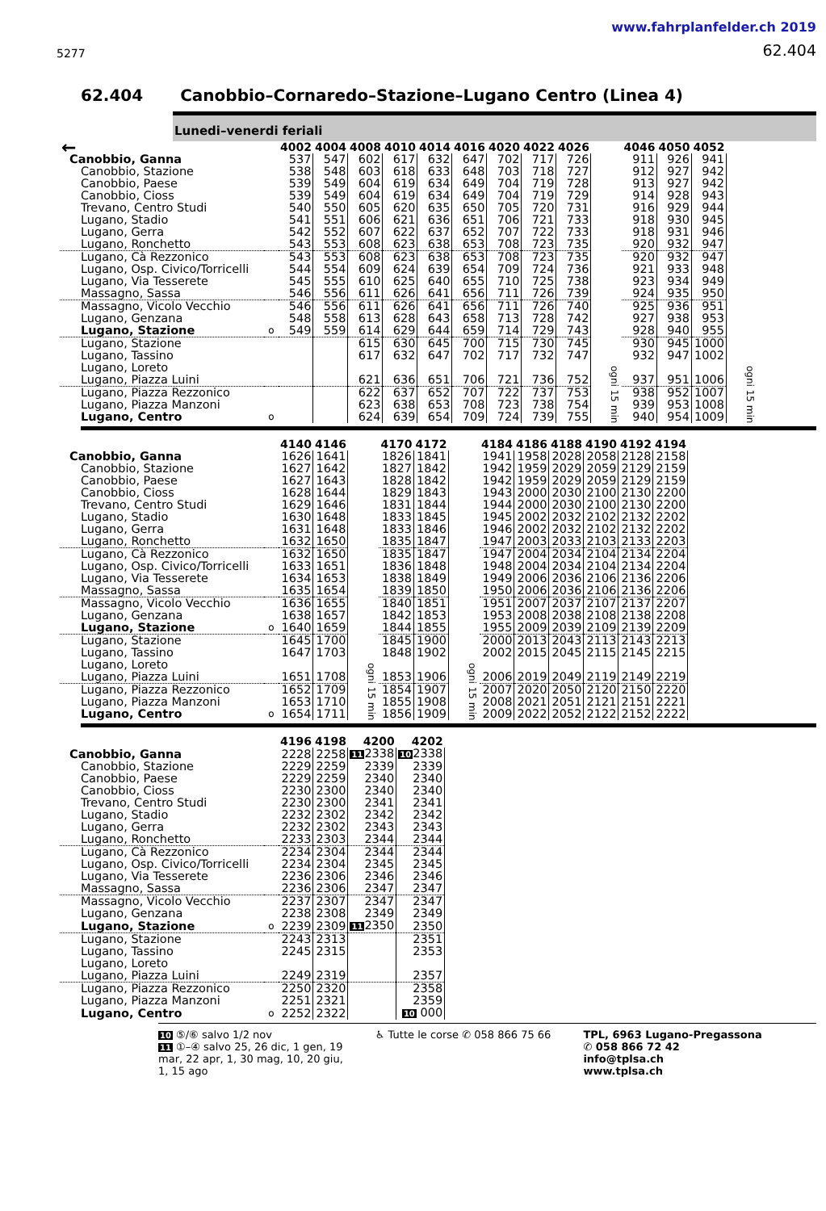5277
www.fahrplanfelder.ch 2019
62.404
62.404 Canobbio–Cornaredo–Stazione–Lugano Centro (Linea 4)
Lunedi–venerdi feriali
| ← | | 4002 | 4004 | 4008 | 4010 | 4014 | 4016 | 4020 | 4022 | 4026 | | 4046 | 4050 | 4052 | |
| --- | --- | --- | --- | --- | --- | --- | --- | --- | --- | --- | --- | --- | --- | --- | --- |
| Canobbio, Ganna | | 537 | 547 | 602 | 617 | 632 | 647 | 702 | 717 | 726 | ogni 15 min | 911 | 926 | 941 | ogni 15 min |
| Canobbio, Stazione | | 538 | 548 | 603 | 618 | 633 | 648 | 703 | 718 | 727 | | 912 | 927 | 942 | |
| Canobbio, Paese | | 539 | 549 | 604 | 619 | 634 | 649 | 704 | 719 | 728 | | 913 | 927 | 942 | |
| Canobbio, Cioss | | 539 | 549 | 604 | 619 | 634 | 649 | 704 | 719 | 729 | | 914 | 928 | 943 | |
| Trevano, Centro Studi | | 540 | 550 | 605 | 620 | 635 | 650 | 705 | 720 | 731 | | 916 | 929 | 944 | |
| Lugano, Stadio | | 541 | 551 | 606 | 621 | 636 | 651 | 706 | 721 | 733 | | 918 | 930 | 945 | |
| Lugano, Gerra | | 542 | 552 | 607 | 622 | 637 | 652 | 707 | 722 | 733 | | 918 | 931 | 946 | |
| Lugano, Ronchetto | | 543 | 553 | 608 | 623 | 638 | 653 | 708 | 723 | 735 | | 920 | 932 | 947 | |
| Lugano, Cà Rezzonico | | 543 | 553 | 608 | 623 | 638 | 653 | 708 | 723 | 735 | | 920 | 932 | 947 | |
| Lugano, Osp. Civico/Torricelli | | 544 | 554 | 609 | 624 | 639 | 654 | 709 | 724 | 736 | | 921 | 933 | 948 | |
| Lugano, Via Tesserete | | 545 | 555 | 610 | 625 | 640 | 655 | 710 | 725 | 738 | | 923 | 934 | 949 | |
| Massagno, Sassa | | 546 | 556 | 611 | 626 | 641 | 656 | 711 | 726 | 739 | | 924 | 935 | 950 | |
| Massagno, Vicolo Vecchio | | 546 | 556 | 611 | 626 | 641 | 656 | 711 | 726 | 740 | | 925 | 936 | 951 | |
| Lugano, Genzana | | 548 | 558 | 613 | 628 | 643 | 658 | 713 | 728 | 742 | | 927 | 938 | 953 | |
| Lugano, Stazione | o | 549 | 559 | 614 | 629 | 644 | 659 | 714 | 729 | 743 | | 928 | 940 | 955 | |
| Lugano, Stazione | | | | 615 | 630 | 645 | 700 | 715 | 730 | 745 | | 930 | 945 | 1000 | |
| Lugano, Tassino | | | | 617 | 632 | 647 | 702 | 717 | 732 | 747 | | 932 | 947 | 1002 | |
| Lugano, Loreto | | | | | | | | | | | | | | | |
| Lugano, Piazza Luini | | | | 621 | 636 | 651 | 706 | 721 | 736 | 752 | | 937 | 951 | 1006 | |
| Lugano, Piazza Rezzonico | | | | 622 | 637 | 652 | 707 | 722 | 737 | 753 | | 938 | 952 | 1007 | |
| Lugano, Piazza Manzoni | | | | 623 | 638 | 653 | 708 | 723 | 738 | 754 | | 939 | 953 | 1008 | |
| Lugano, Centro | o | | | 624 | 639 | 654 | 709 | 724 | 739 | 755 | | 940 | 954 | 1009 | |
| | | 4140 | 4146 | | 4170 | 4172 | | 4184 | 4186 | 4188 | 4190 | 4192 | 4194 |
| --- | --- | --- | --- | --- | --- | --- | --- | --- | --- | --- | --- | --- | --- |
| Canobbio, Ganna | | 1626 | 1641 | ogni 15 min | 1826 | 1841 | ogni 15 min | 1941 | 1958 | 2028 | 2058 | 2128 | 2158 |
| Canobbio, Stazione | | 1627 | 1642 | | 1827 | 1842 | | 1942 | 1959 | 2029 | 2059 | 2129 | 2159 |
| Canobbio, Paese | | 1627 | 1643 | | 1828 | 1842 | | 1942 | 1959 | 2029 | 2059 | 2129 | 2159 |
| Canobbio, Cioss | | 1628 | 1644 | | 1829 | 1843 | | 1943 | 2000 | 2030 | 2100 | 2130 | 2200 |
| Trevano, Centro Studi | | 1629 | 1646 | | 1831 | 1844 | | 1944 | 2000 | 2030 | 2100 | 2130 | 2200 |
| Lugano, Stadio | | 1630 | 1648 | | 1833 | 1845 | | 1945 | 2002 | 2032 | 2102 | 2132 | 2202 |
| Lugano, Gerra | | 1631 | 1648 | | 1833 | 1846 | | 1946 | 2002 | 2032 | 2102 | 2132 | 2202 |
| Lugano, Ronchetto | | 1632 | 1650 | | 1835 | 1847 | | 1947 | 2003 | 2033 | 2103 | 2133 | 2203 |
| Lugano, Cà Rezzonico | | 1632 | 1650 | | 1835 | 1847 | | 1947 | 2004 | 2034 | 2104 | 2134 | 2204 |
| Lugano, Osp. Civico/Torricelli | | 1633 | 1651 | | 1836 | 1848 | | 1948 | 2004 | 2034 | 2104 | 2134 | 2204 |
| Lugano, Via Tesserete | | 1634 | 1653 | | 1838 | 1849 | | 1949 | 2006 | 2036 | 2106 | 2136 | 2206 |
| Massagno, Sassa | | 1635 | 1654 | | 1839 | 1850 | | 1950 | 2006 | 2036 | 2106 | 2136 | 2206 |
| Massagno, Vicolo Vecchio | | 1636 | 1655 | | 1840 | 1851 | | 1951 | 2007 | 2037 | 2107 | 2137 | 2207 |
| Lugano, Genzana | | 1638 | 1657 | | 1842 | 1853 | | 1953 | 2008 | 2038 | 2108 | 2138 | 2208 |
| Lugano, Stazione | o | 1640 | 1659 | | 1844 | 1855 | | 1955 | 2009 | 2039 | 2109 | 2139 | 2209 |
| Lugano, Stazione | | 1645 | 1700 | | 1845 | 1900 | | 2000 | 2013 | 2043 | 2113 | 2143 | 2213 |
| Lugano, Tassino | | 1647 | 1703 | | 1848 | 1902 | | 2002 | 2015 | 2045 | 2115 | 2145 | 2215 |
| Lugano, Loreto | | | | | | | | | | | | | |
| Lugano, Piazza Luini | | 1651 | 1708 | | 1853 | 1906 | | 2006 | 2019 | 2049 | 2119 | 2149 | 2219 |
| Lugano, Piazza Rezzonico | | 1652 | 1709 | | 1854 | 1907 | | 2007 | 2020 | 2050 | 2120 | 2150 | 2220 |
| Lugano, Piazza Manzoni | | 1653 | 1710 | | 1855 | 1908 | | 2008 | 2021 | 2051 | 2121 | 2151 | 2221 |
| Lugano, Centro | o | 1654 | 1711 | | 1856 | 1909 | | 2009 | 2022 | 2052 | 2122 | 2152 | 2222 |
| | | 4196 | 4198 | 4200 | 4202 |
| --- | --- | --- | --- | --- | --- |
| Canobbio, Ganna | | 2228 | 2258 | 11 2338 | 10 2338 |
| Canobbio, Stazione | | 2229 | 2259 | 2339 | 2339 |
| Canobbio, Paese | | 2229 | 2259 | 2340 | 2340 |
| Canobbio, Cioss | | 2230 | 2300 | 2340 | 2340 |
| Trevano, Centro Studi | | 2230 | 2300 | 2341 | 2341 |
| Lugano, Stadio | | 2232 | 2302 | 2342 | 2342 |
| Lugano, Gerra | | 2232 | 2302 | 2343 | 2343 |
| Lugano, Ronchetto | | 2233 | 2303 | 2344 | 2344 |
| Lugano, Cà Rezzonico | | 2234 | 2304 | 2344 | 2344 |
| Lugano, Osp. Civico/Torricelli | | 2234 | 2304 | 2345 | 2345 |
| Lugano, Via Tesserete | | 2236 | 2306 | 2346 | 2346 |
| Massagno, Sassa | | 2236 | 2306 | 2347 | 2347 |
| Massagno, Vicolo Vecchio | | 2237 | 2307 | 2347 | 2347 |
| Lugano, Genzana | | 2238 | 2308 | 2349 | 2349 |
| Lugano, Stazione | o | 2239 | 2309 | 11 2350 | 2350 |
| Lugano, Stazione | | 2243 | 2313 | | 2351 |
| Lugano, Tassino | | 2245 | 2315 | | 2353 |
| Lugano, Loreto | | | | | |
| Lugano, Piazza Luini | | 2249 | 2319 | | 2357 |
| Lugano, Piazza Rezzonico | | 2250 | 2320 | | 2358 |
| Lugano, Piazza Manzoni | | 2251 | 2321 | | 2359 |
| Lugano, Centro | o | 2252 | 2322 | | 10 000 |
10 ⑤/⑥ salvo 1/2 nov
11 ①–④ salvo 25, 26 dic, 1 gen, 19
mar, 22 apr, 1, 30 mag, 10, 20 giu,
1, 15 ago
♿ Tutte le corse ✆ 058 866 75 66
TPL, 6963 Lugano-Pregassona
✆ 058 866 72 42
info@tplsa.ch
www.tplsa.ch